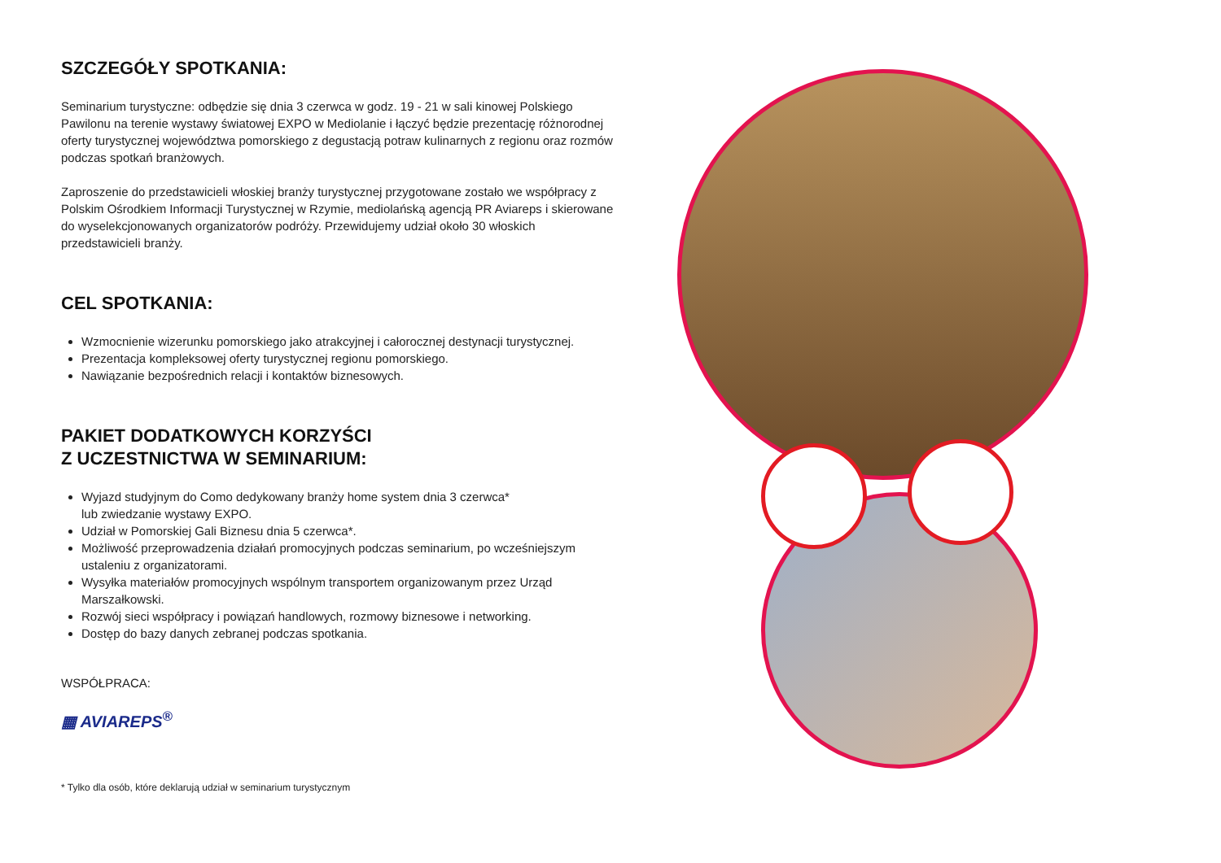SZCZEGÓŁY SPOTKANIA:
Seminarium turystyczne: odbędzie się dnia 3 czerwca w godz. 19 - 21 w sali kinowej Polskiego Pawilonu na terenie wystawy światowej EXPO w Mediolanie i łączyć będzie prezentację różnorodnej oferty turystycznej województwa pomorskiego z degustacją potraw kulinarnych z regionu oraz rozmów podczas spotkań branżowych.
Zaproszenie do przedstawicieli włoskiej branży turystycznej przygotowane zostało we współpracy z Polskim Ośrodkiem Informacji Turystycznej w Rzymie, mediolańską agencją PR Aviareps i skierowane do wyselekcjonowanych organizatorów podróży. Przewidujemy udział około 30 włoskich przedstawicieli branży.
CEL SPOTKANIA:
Wzmocnienie wizerunku pomorskiego jako atrakcyjnej i całorocznej destynacji turystycznej.
Prezentacja kompleksowej oferty turystycznej regionu pomorskiego.
Nawiązanie bezpośrednich relacji i kontaktów biznesowych.
PAKIET DODATKOWYCH KORZYŚCI
Z UCZESTNICTWA W SEMINARIUM:
Wyjazd studyjnym do Como dedykowany branży home system dnia 3 czerwca*
lub zwiedzanie wystawy EXPO.
Udział w Pomorskiej Gali Biznesu dnia 5 czerwca*.
Możliwość przeprowadzenia działań promocyjnych podczas seminarium, po wcześniejszym ustaleniu z organizatorami.
Wysyłka materiałów promocyjnych wspólnym transportem organizowanym przez Urząd Marszałkowski.
Rozwój sieci współpracy i powiązań handlowych, rozmowy biznesowe i networking.
Dostęp do bazy danych zebranej podczas spotkania.
WSPÓŁPRACA:
▦ AVIAREPS<sup>®</sup>
* Tylko dla osób, które deklarują udział w seminarium turystycznym